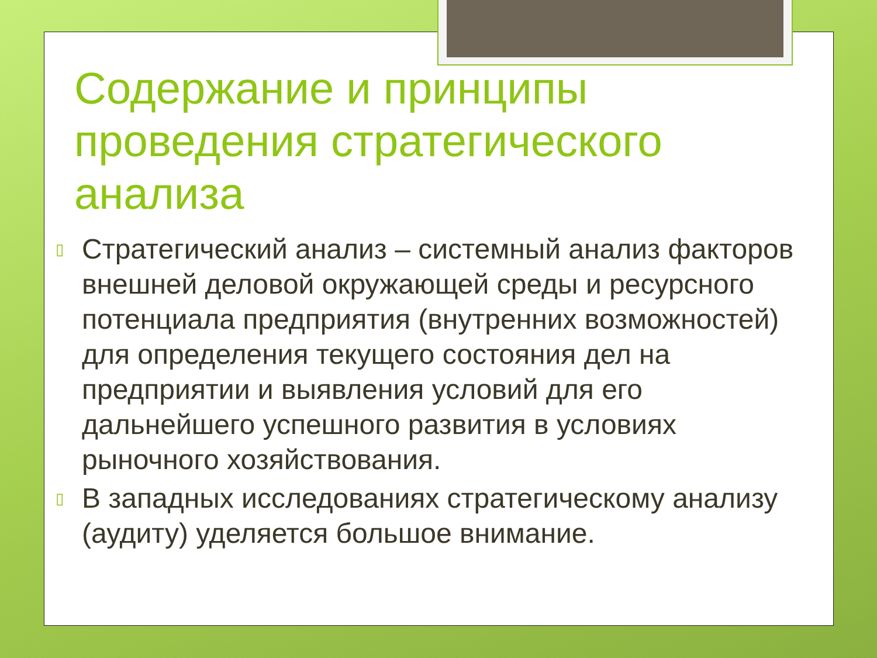Содержание и принципы проведения стратегического анализа
▯ Стратегический анализ – системный анализ факторов внешней деловой окружающей среды и ресурсного потенциала предприятия (внутренних возможностей) для определения текущего состояния дел на предприятии и выявления условий для его дальнейшего успешного развития в условиях рыночного хозяйствования.
▯ В западных исследованиях стратегическому анализу (аудиту) уделяется большое внимание.